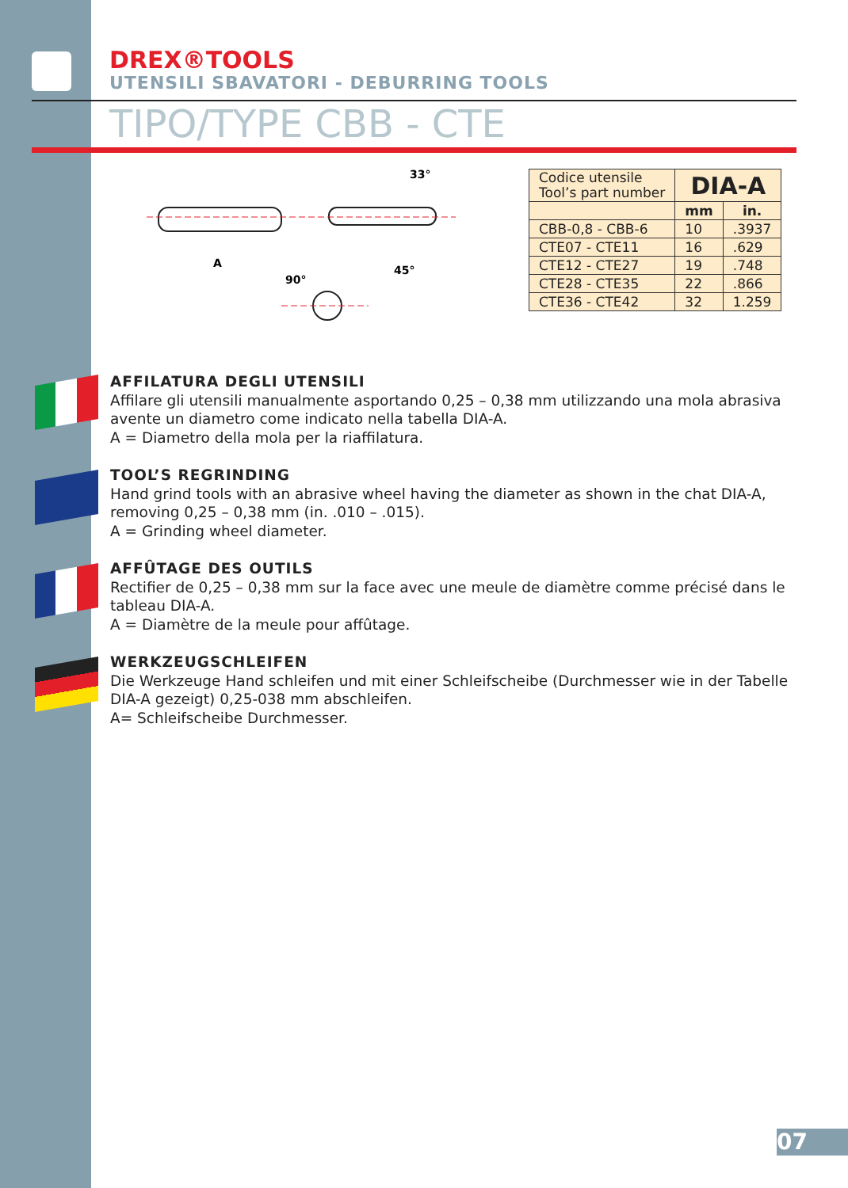DREX®TOOLS
UTENSILI SBAVATORI - DEBURRING TOOLS
TIPO/TYPE CBB - CTE
A
33°
45°
90°
| Codice utensile Tool’s part number | DIA-A | |
| | mm | in. |
| CBB-0,8 - CBB-6 | 10 | .3937 |
| CTE07 - CTE11 | 16 | .629 |
| CTE12 - CTE27 | 19 | .748 |
| CTE28 - CTE35 | 22 | .866 |
| CTE36 - CTE42 | 32 | 1.259 |
AFFILATURA DEGLI UTENSILI
Affilare gli utensili manualmente asportando 0,25 – 0,38 mm utilizzando una mola abrasiva avente un diametro come indicato nella tabella DIA-A.
A = Diametro della mola per la riaffilatura.
TOOL’S REGRINDING
Hand grind tools with an abrasive wheel having the diameter as shown in the chat DIA-A, removing 0,25 – 0,38 mm (in. .010 – .015).
A = Grinding wheel diameter.
AFFÛTAGE DES OUTILS
Rectifier de 0,25 – 0,38 mm sur la face avec une meule de diamètre comme précisé dans le tableau DIA-A.
A = Diamètre de la meule pour affûtage.
WERKZEUGSCHLEIFEN
Die Werkzeuge Hand schleifen und mit einer Schleifscheibe (Durchmesser wie in der Tabelle DIA-A gezeigt) 0,25-038 mm abschleifen.
A= Schleifscheibe Durchmesser.
07